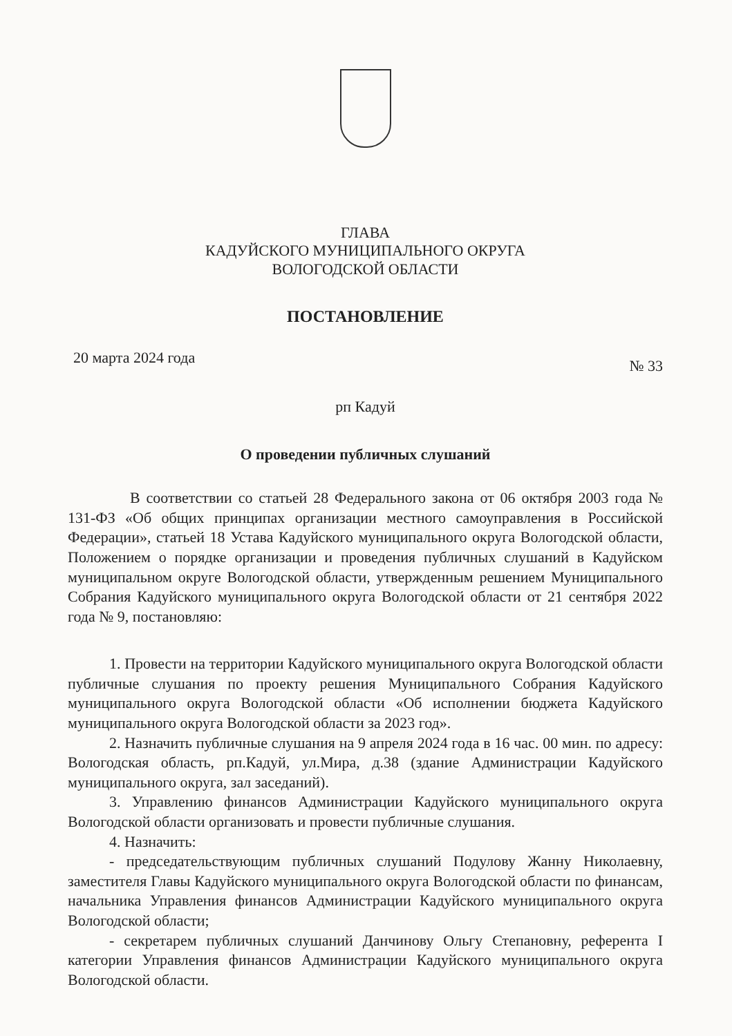ГЛАВА
КАДУЙСКОГО МУНИЦИПАЛЬНОГО ОКРУГА
ВОЛОГОДСКОЙ ОБЛАСТИ
ПОСТАНОВЛЕНИЕ
20 марта 2024 года № 33
рп Кадуй
О проведении публичных слушаний
В соответствии со статьей 28 Федерального закона от 06 октября 2003 года № 131-ФЗ «Об общих принципах организации местного самоуправления в Российской Федерации», статьей 18 Устава Кадуйского муниципального округа Вологодской области, Положением о порядке организации и проведения публичных слушаний в Кадуйском муниципальном округе Вологодской области, утвержденным решением Муниципального Собрания Кадуйского муниципального округа Вологодской области от 21 сентября 2022 года № 9, постановляю:
1. Провести на территории Кадуйского муниципального округа Вологодской области публичные слушания по проекту решения Муниципального Собрания Кадуйского муниципального округа Вологодской области «Об исполнении бюджета Кадуйского муниципального округа Вологодской области за 2023 год».
2. Назначить публичные слушания на 9 апреля 2024 года в 16 час. 00 мин. по адресу: Вологодская область, рп.Кадуй, ул.Мира, д.38 (здание Администрации Кадуйского муниципального округа, зал заседаний).
3. Управлению финансов Администрации Кадуйского муниципального округа Вологодской области организовать и провести публичные слушания.
4. Назначить:
- председательствующим публичных слушаний Подулову Жанну Николаевну, заместителя Главы Кадуйского муниципального округа Вологодской области по финансам, начальника Управления финансов Администрации Кадуйского муниципального округа Вологодской области;
- секретарем публичных слушаний Данчинову Ольгу Степановну, референта I категории Управления финансов Администрации Кадуйского муниципального округа Вологодской области.